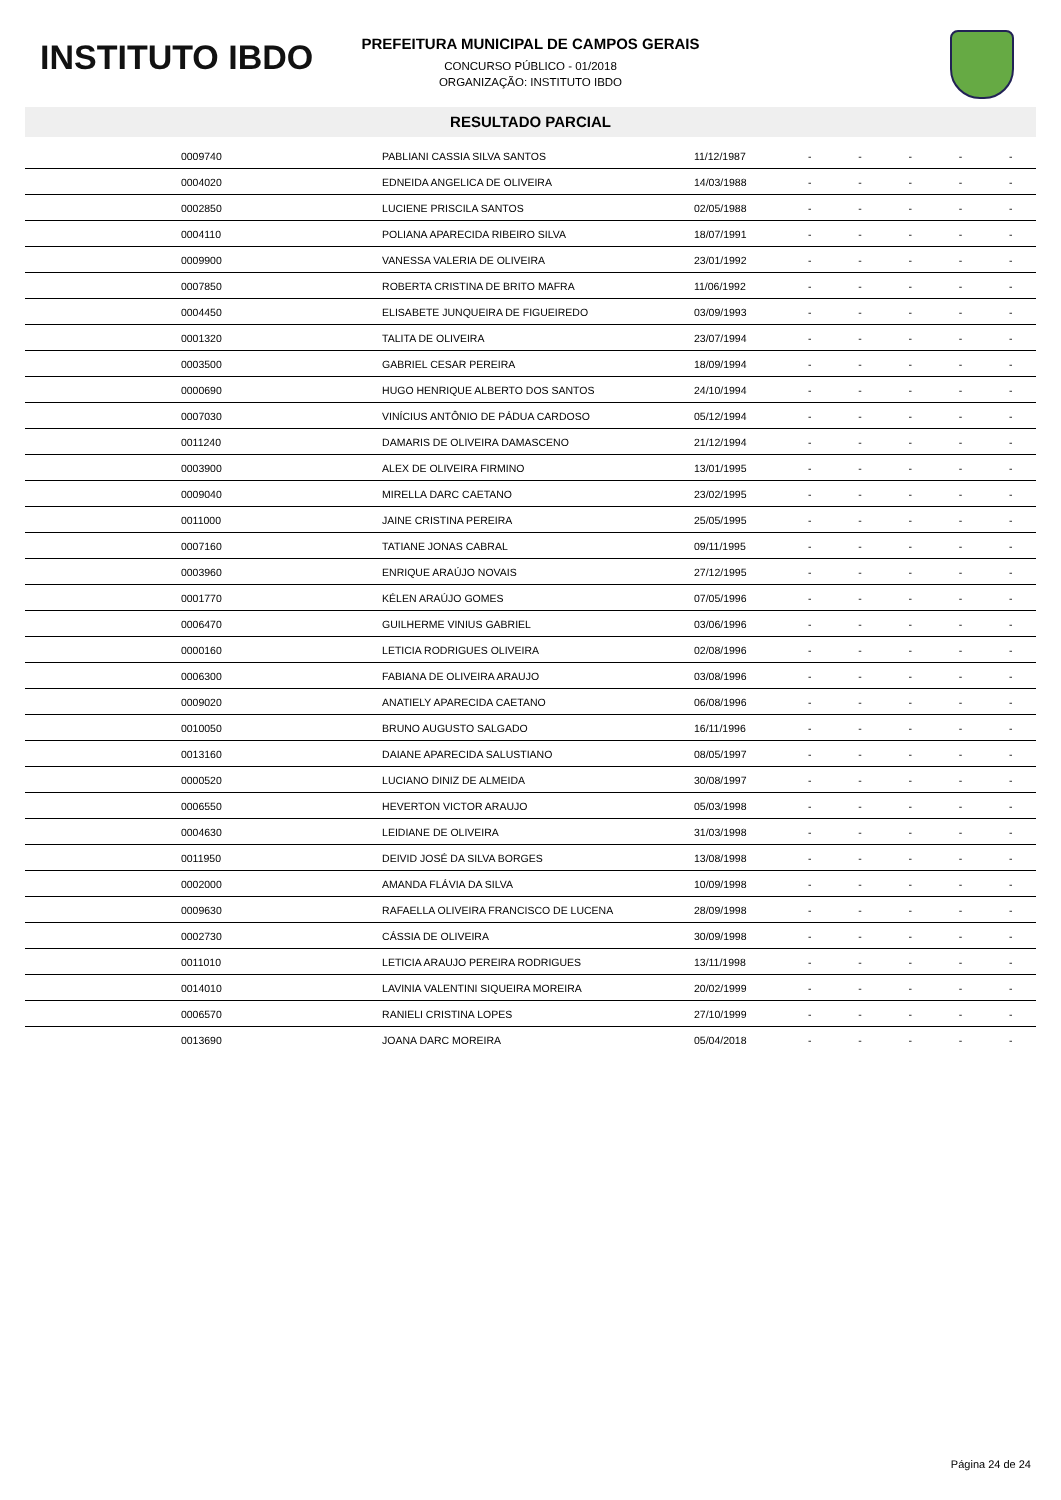INSTITUTO IBDO
PREFEITURA MUNICIPAL DE CAMPOS GERAIS
CONCURSO PÚBLICO - 01/2018
ORGANIZAÇÃO: INSTITUTO IBDO
RESULTADO PARCIAL
| | 0009740 | PABLIANI CASSIA SILVA SANTOS | 11/12/1987 | - | - | - | - | - |
| | 0004020 | EDNEIDA ANGELICA DE OLIVEIRA | 14/03/1988 | - | - | - | - | - |
| | 0002850 | LUCIENE PRISCILA SANTOS | 02/05/1988 | - | - | - | - | - |
| | 0004110 | POLIANA APARECIDA RIBEIRO SILVA | 18/07/1991 | - | - | - | - | - |
| | 0009900 | VANESSA VALERIA DE OLIVEIRA | 23/01/1992 | - | - | - | - | - |
| | 0007850 | ROBERTA CRISTINA DE BRITO MAFRA | 11/06/1992 | - | - | - | - | - |
| | 0004450 | ELISABETE JUNQUEIRA DE FIGUEIREDO | 03/09/1993 | - | - | - | - | - |
| | 0001320 | TALITA DE OLIVEIRA | 23/07/1994 | - | - | - | - | - |
| | 0003500 | GABRIEL CESAR PEREIRA | 18/09/1994 | - | - | - | - | - |
| | 0000690 | HUGO HENRIQUE ALBERTO DOS SANTOS | 24/10/1994 | - | - | - | - | - |
| | 0007030 | VINÍCIUS ANTÔNIO DE PÁDUA CARDOSO | 05/12/1994 | - | - | - | - | - |
| | 0011240 | DAMARIS DE OLIVEIRA DAMASCENO | 21/12/1994 | - | - | - | - | - |
| | 0003900 | ALEX DE OLIVEIRA FIRMINO | 13/01/1995 | - | - | - | - | - |
| | 0009040 | MIRELLA DARC CAETANO | 23/02/1995 | - | - | - | - | - |
| | 0011000 | JAINE CRISTINA PEREIRA | 25/05/1995 | - | - | - | - | - |
| | 0007160 | TATIANE JONAS CABRAL | 09/11/1995 | - | - | - | - | - |
| | 0003960 | ENRIQUE ARAÚJO NOVAIS | 27/12/1995 | - | - | - | - | - |
| | 0001770 | KÉLEN ARAÚJO GOMES | 07/05/1996 | - | - | - | - | - |
| | 0006470 | GUILHERME VINIUS GABRIEL | 03/06/1996 | - | - | - | - | - |
| | 0000160 | LETICIA RODRIGUES OLIVEIRA | 02/08/1996 | - | - | - | - | - |
| | 0006300 | FABIANA DE OLIVEIRA ARAUJO | 03/08/1996 | - | - | - | - | - |
| | 0009020 | ANATIELY APARECIDA CAETANO | 06/08/1996 | - | - | - | - | - |
| | 0010050 | BRUNO AUGUSTO SALGADO | 16/11/1996 | - | - | - | - | - |
| | 0013160 | DAIANE APARECIDA SALUSTIANO | 08/05/1997 | - | - | - | - | - |
| | 0000520 | LUCIANO DINIZ DE ALMEIDA | 30/08/1997 | - | - | - | - | - |
| | 0006550 | HEVERTON VICTOR ARAUJO | 05/03/1998 | - | - | - | - | - |
| | 0004630 | LEIDIANE DE OLIVEIRA | 31/03/1998 | - | - | - | - | - |
| | 0011950 | DEIVID JOSÉ DA SILVA BORGES | 13/08/1998 | - | - | - | - | - |
| | 0002000 | AMANDA FLÁVIA DA SILVA | 10/09/1998 | - | - | - | - | - |
| | 0009630 | RAFAELLA OLIVEIRA FRANCISCO DE LUCENA | 28/09/1998 | - | - | - | - | - |
| | 0002730 | CÁSSIA DE OLIVEIRA | 30/09/1998 | - | - | - | - | - |
| | 0011010 | LETICIA ARAUJO PEREIRA RODRIGUES | 13/11/1998 | - | - | - | - | - |
| | 0014010 | LAVINIA VALENTINI SIQUEIRA MOREIRA | 20/02/1999 | - | - | - | - | - |
| | 0006570 | RANIELI CRISTINA LOPES | 27/10/1999 | - | - | - | - | - |
| | 0013690 | JOANA DARC MOREIRA | 05/04/2018 | - | - | - | - | - |
Página 24 de 24